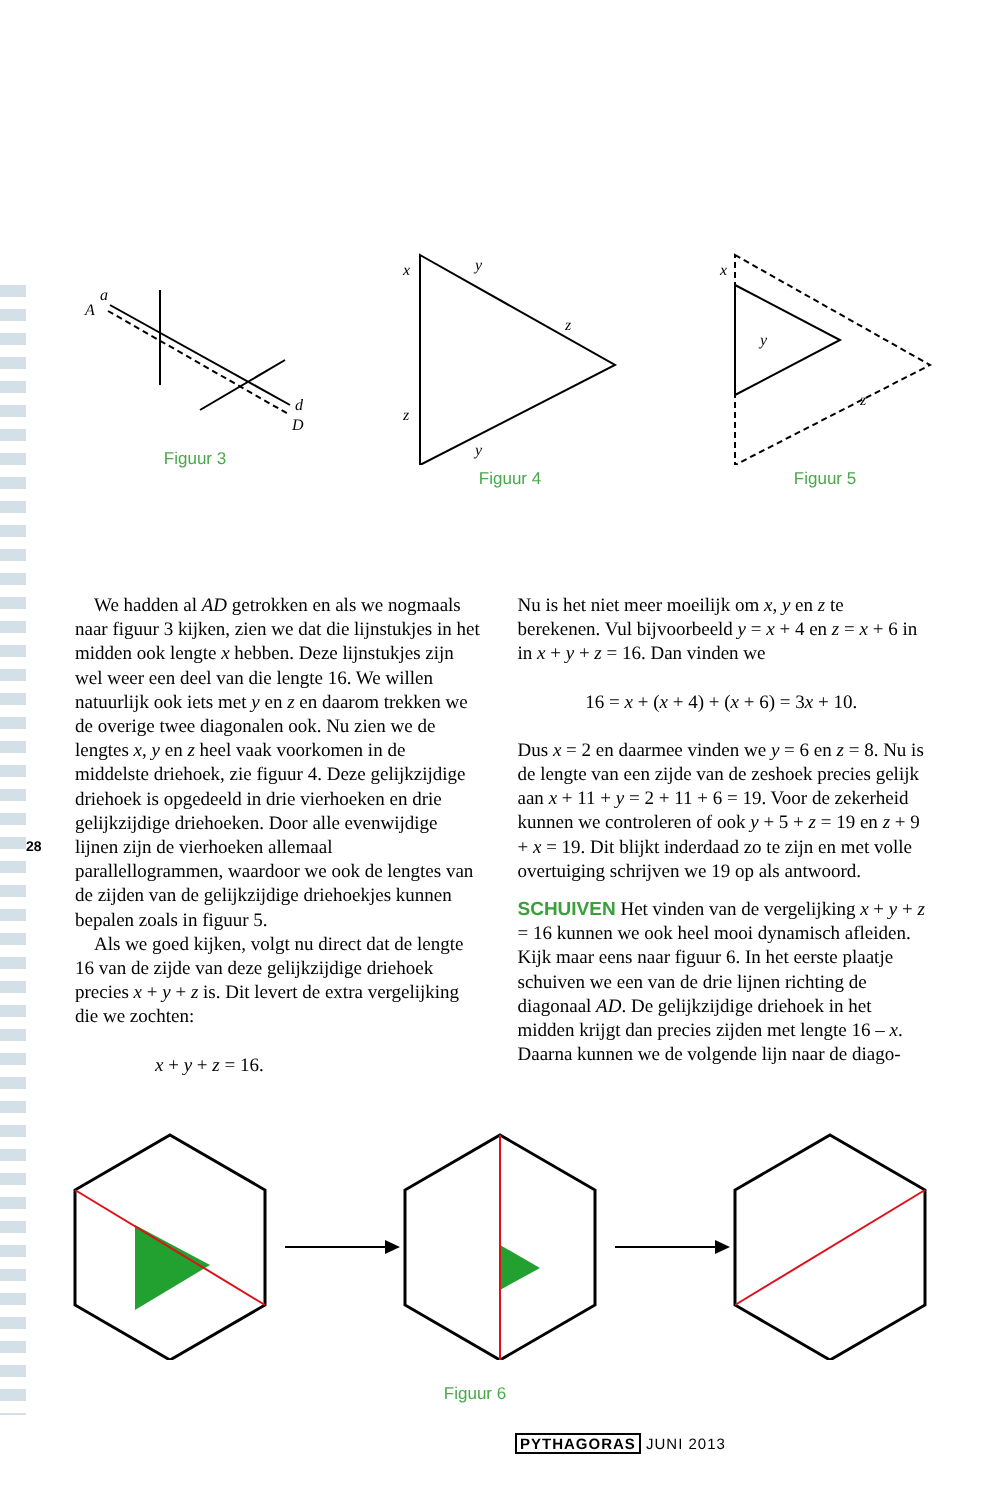A
a
d
D
Figuur 3
x
y
z
z
y
Figuur 4
x
y
z
Figuur 5
28
We hadden al AD getrokken en als we nogmaals naar figuur 3 kijken, zien we dat die lijnstukjes in het midden ook lengte x hebben. Deze lijnstukjes zijn wel weer een deel van die lengte 16. We willen natuurlijk ook iets met y en z en daarom trekken we de overige twee diagonalen ook. Nu zien we de lengtes x, y en z heel vaak voorkomen in de middelste driehoek, zie figuur 4. Deze gelijkzijdige driehoek is opgedeeld in drie vierhoeken en drie gelijkzijdige driehoeken. Door alle evenwijdige lijnen zijn de vierhoeken allemaal parallellogrammen, waardoor we ook de lengtes van de zijden van de gelijkzijdige driehoekjes kunnen bepalen zoals in figuur 5.
Als we goed kijken, volgt nu direct dat de lengte 16 van de zijde van deze gelijkzijdige driehoek precies x + y + z is. Dit levert de extra vergelijking die we zochten:
x + y + z = 16.
Nu is het niet meer moeilijk om x, y en z te berekenen. Vul bijvoorbeeld y = x + 4 en z = x + 6 in in x + y + z = 16. Dan vinden we
16 = x + (x + 4) + (x + 6) = 3x + 10.
Dus x = 2 en daarmee vinden we y = 6 en z = 8. Nu is de lengte van een zijde van de zeshoek precies gelijk aan x + 11 + y = 2 + 11 + 6 = 19. Voor de zekerheid kunnen we controleren of ook y + 5 + z = 19 en z + 9 + x = 19. Dit blijkt inderdaad zo te zijn en met volle overtuiging schrijven we 19 op als antwoord.
SCHUIVEN Het vinden van de vergelijking x + y + z = 16 kunnen we ook heel mooi dynamisch afleiden. Kijk maar eens naar figuur 6. In het eerste plaatje schuiven we een van de drie lijnen richting de diagonaal AD. De gelijkzijdige driehoek in het midden krijgt dan precies zijden met lengte 16 – x. Daarna kunnen we de volgende lijn naar de diago-
Figuur 6
PYTHAGORAS JUNI 2013